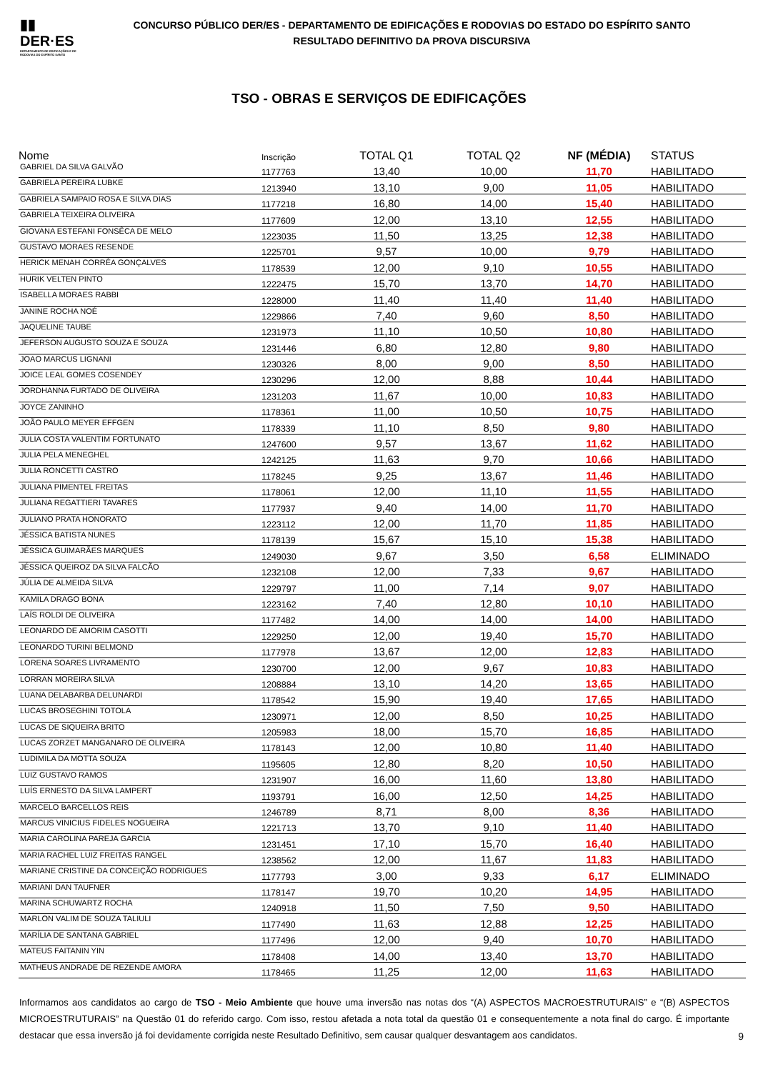▮▮
DER·ES
DEPARTAMENTO DE EDIFICAÇÕES E DE RODOVIAS DO ESPÍRITO SANTO
CONCURSO PÚBLICO DER/ES - DEPARTAMENTO DE EDIFICAÇÕES E RODOVIAS DO ESTADO DO ESPÍRITO SANTO
RESULTADO DEFINITIVO DA PROVA DISCURSIVA
TSO - OBRAS E SERVIÇOS DE EDIFICAÇÕES
| Nome | Inscrição | TOTAL Q1 | TOTAL Q2 | NF (MÉDIA) | STATUS |
| --- | --- | --- | --- | --- | --- |
| GABRIEL DA SILVA GALVÃO | 1177763 | 13,40 | 10,00 | 11,70 | HABILITADO |
| GABRIELA PEREIRA LUBKE | 1213940 | 13,10 | 9,00 | 11,05 | HABILITADO |
| GABRIELA SAMPAIO ROSA E SILVA DIAS | 1177218 | 16,80 | 14,00 | 15,40 | HABILITADO |
| GABRIELA TEIXEIRA OLIVEIRA | 1177609 | 12,00 | 13,10 | 12,55 | HABILITADO |
| GIOVANA ESTEFANI FONSÊCA DE MELO | 1223035 | 11,50 | 13,25 | 12,38 | HABILITADO |
| GUSTAVO MORAES RESENDE | 1225701 | 9,57 | 10,00 | 9,79 | HABILITADO |
| HERICK MENAH CORRÊA GONÇALVES | 1178539 | 12,00 | 9,10 | 10,55 | HABILITADO |
| HURIK VELTEN PINTO | 1222475 | 15,70 | 13,70 | 14,70 | HABILITADO |
| ISABELLA MORAES RABBI | 1228000 | 11,40 | 11,40 | 11,40 | HABILITADO |
| JANINE ROCHA NOÉ | 1229866 | 7,40 | 9,60 | 8,50 | HABILITADO |
| JAQUELINE TAUBE | 1231973 | 11,10 | 10,50 | 10,80 | HABILITADO |
| JEFERSON AUGUSTO SOUZA E SOUZA | 1231446 | 6,80 | 12,80 | 9,80 | HABILITADO |
| JOAO MARCUS LIGNANI | 1230326 | 8,00 | 9,00 | 8,50 | HABILITADO |
| JOICE LEAL GOMES COSENDEY | 1230296 | 12,00 | 8,88 | 10,44 | HABILITADO |
| JORDHANNA FURTADO DE OLIVEIRA | 1231203 | 11,67 | 10,00 | 10,83 | HABILITADO |
| JOYCE ZANINHO | 1178361 | 11,00 | 10,50 | 10,75 | HABILITADO |
| JOÃO PAULO MEYER EFFGEN | 1178339 | 11,10 | 8,50 | 9,80 | HABILITADO |
| JULIA COSTA VALENTIM FORTUNATO | 1247600 | 9,57 | 13,67 | 11,62 | HABILITADO |
| JULIA PELA MENEGHEL | 1242125 | 11,63 | 9,70 | 10,66 | HABILITADO |
| JULIA RONCETTI CASTRO | 1178245 | 9,25 | 13,67 | 11,46 | HABILITADO |
| JULIANA PIMENTEL FREITAS | 1178061 | 12,00 | 11,10 | 11,55 | HABILITADO |
| JULIANA REGATTIERI TAVARES | 1177937 | 9,40 | 14,00 | 11,70 | HABILITADO |
| JULIANO PRATA HONORATO | 1223112 | 12,00 | 11,70 | 11,85 | HABILITADO |
| JÉSSICA BATISTA NUNES | 1178139 | 15,67 | 15,10 | 15,38 | HABILITADO |
| JÉSSICA GUIMARÃES MARQUES | 1249030 | 9,67 | 3,50 | 6,58 | ELIMINADO |
| JÉSSICA QUEIROZ DA SILVA FALCÃO | 1232108 | 12,00 | 7,33 | 9,67 | HABILITADO |
| JÚLIA DE ALMEIDA SILVA | 1229797 | 11,00 | 7,14 | 9,07 | HABILITADO |
| KAMILA DRAGO BONA | 1223162 | 7,40 | 12,80 | 10,10 | HABILITADO |
| LAÍS ROLDI DE OLIVEIRA | 1177482 | 14,00 | 14,00 | 14,00 | HABILITADO |
| LEONARDO DE AMORIM CASOTTI | 1229250 | 12,00 | 19,40 | 15,70 | HABILITADO |
| LEONARDO TURINI BELMOND | 1177978 | 13,67 | 12,00 | 12,83 | HABILITADO |
| LORENA SOARES LIVRAMENTO | 1230700 | 12,00 | 9,67 | 10,83 | HABILITADO |
| LORRAN MOREIRA SILVA | 1208884 | 13,10 | 14,20 | 13,65 | HABILITADO |
| LUANA DELABARBA DELUNARDI | 1178542 | 15,90 | 19,40 | 17,65 | HABILITADO |
| LUCAS BROSEGHINI TOTOLA | 1230971 | 12,00 | 8,50 | 10,25 | HABILITADO |
| LUCAS DE SIQUEIRA BRITO | 1205983 | 18,00 | 15,70 | 16,85 | HABILITADO |
| LUCAS ZORZET MANGANARO DE OLIVEIRA | 1178143 | 12,00 | 10,80 | 11,40 | HABILITADO |
| LUDIMILA DA MOTTA SOUZA | 1195605 | 12,80 | 8,20 | 10,50 | HABILITADO |
| LUIZ GUSTAVO RAMOS | 1231907 | 16,00 | 11,60 | 13,80 | HABILITADO |
| LUÍS ERNESTO DA SILVA LAMPERT | 1193791 | 16,00 | 12,50 | 14,25 | HABILITADO |
| MARCELO BARCELLOS REIS | 1246789 | 8,71 | 8,00 | 8,36 | HABILITADO |
| MARCUS VINICIUS FIDELES NOGUEIRA | 1221713 | 13,70 | 9,10 | 11,40 | HABILITADO |
| MARIA CAROLINA PAREJA GARCIA | 1231451 | 17,10 | 15,70 | 16,40 | HABILITADO |
| MARIA RACHEL LUIZ FREITAS RANGEL | 1238562 | 12,00 | 11,67 | 11,83 | HABILITADO |
| MARIANE CRISTINE DA CONCEIÇÃO RODRIGUES | 1177793 | 3,00 | 9,33 | 6,17 | ELIMINADO |
| MARIANI DAN TAUFNER | 1178147 | 19,70 | 10,20 | 14,95 | HABILITADO |
| MARINA SCHUWARTZ ROCHA | 1240918 | 11,50 | 7,50 | 9,50 | HABILITADO |
| MARLON VALIM DE SOUZA TALIULI | 1177490 | 11,63 | 12,88 | 12,25 | HABILITADO |
| MARÍLIA DE SANTANA GABRIEL | 1177496 | 12,00 | 9,40 | 10,70 | HABILITADO |
| MATEUS FAITANIN YIN | 1178408 | 14,00 | 13,40 | 13,70 | HABILITADO |
| MATHEUS ANDRADE DE REZENDE AMORA | 1178465 | 11,25 | 12,00 | 11,63 | HABILITADO |
Informamos aos candidatos ao cargo de TSO - Meio Ambiente que houve uma inversão nas notas dos “(A) ASPECTOS MACROESTRUTURAIS” e “(B) ASPECTOS MICROESTRUTURAIS” na Questão 01 do referido cargo. Com isso, restou afetada a nota total da questão 01 e consequentemente a nota final do cargo. É importante destacar que essa inversão já foi devidamente corrigida neste Resultado Definitivo, sem causar qualquer desvantagem aos candidatos.
9